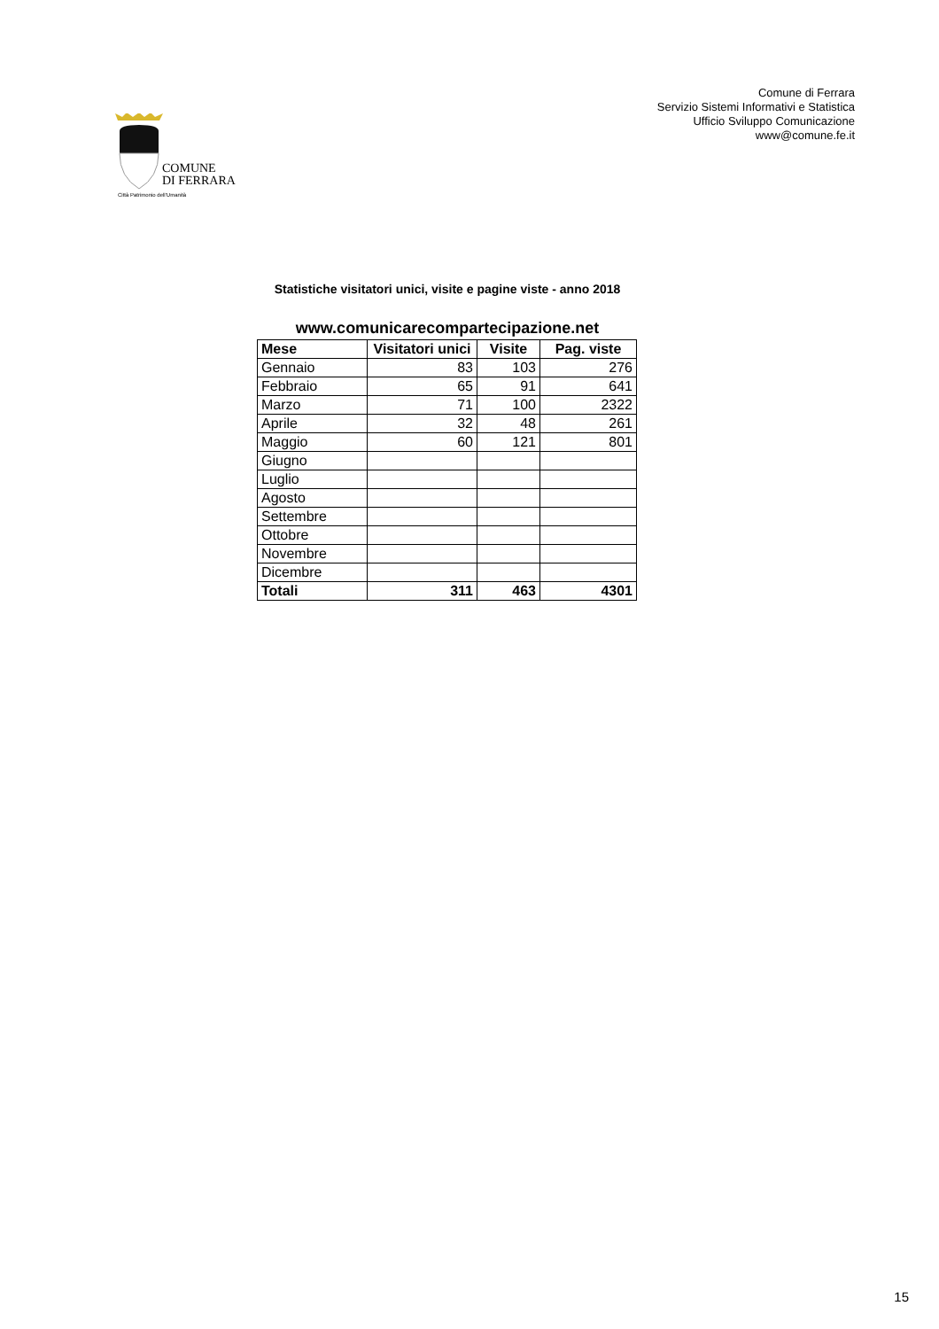Comune di Ferrara
Servizio Sistemi Informativi e Statistica
Ufficio Sviluppo Comunicazione
www@comune.fe.it
COMUNE
DI FERRARA
Città Patrimonio dell'Umanità
Statistiche visitatori unici, visite e pagine viste - anno 2018
www.comunicarecompartecipazione.net
| Mese | Visitatori unici | Visite | Pag. viste |
| --- | --- | --- | --- |
| Gennaio | 83 | 103 | 276 |
| Febbraio | 65 | 91 | 641 |
| Marzo | 71 | 100 | 2322 |
| Aprile | 32 | 48 | 261 |
| Maggio | 60 | 121 | 801 |
| Giugno | | | |
| Luglio | | | |
| Agosto | | | |
| Settembre | | | |
| Ottobre | | | |
| Novembre | | | |
| Dicembre | | | |
| Totali | 311 | 463 | 4301 |
15